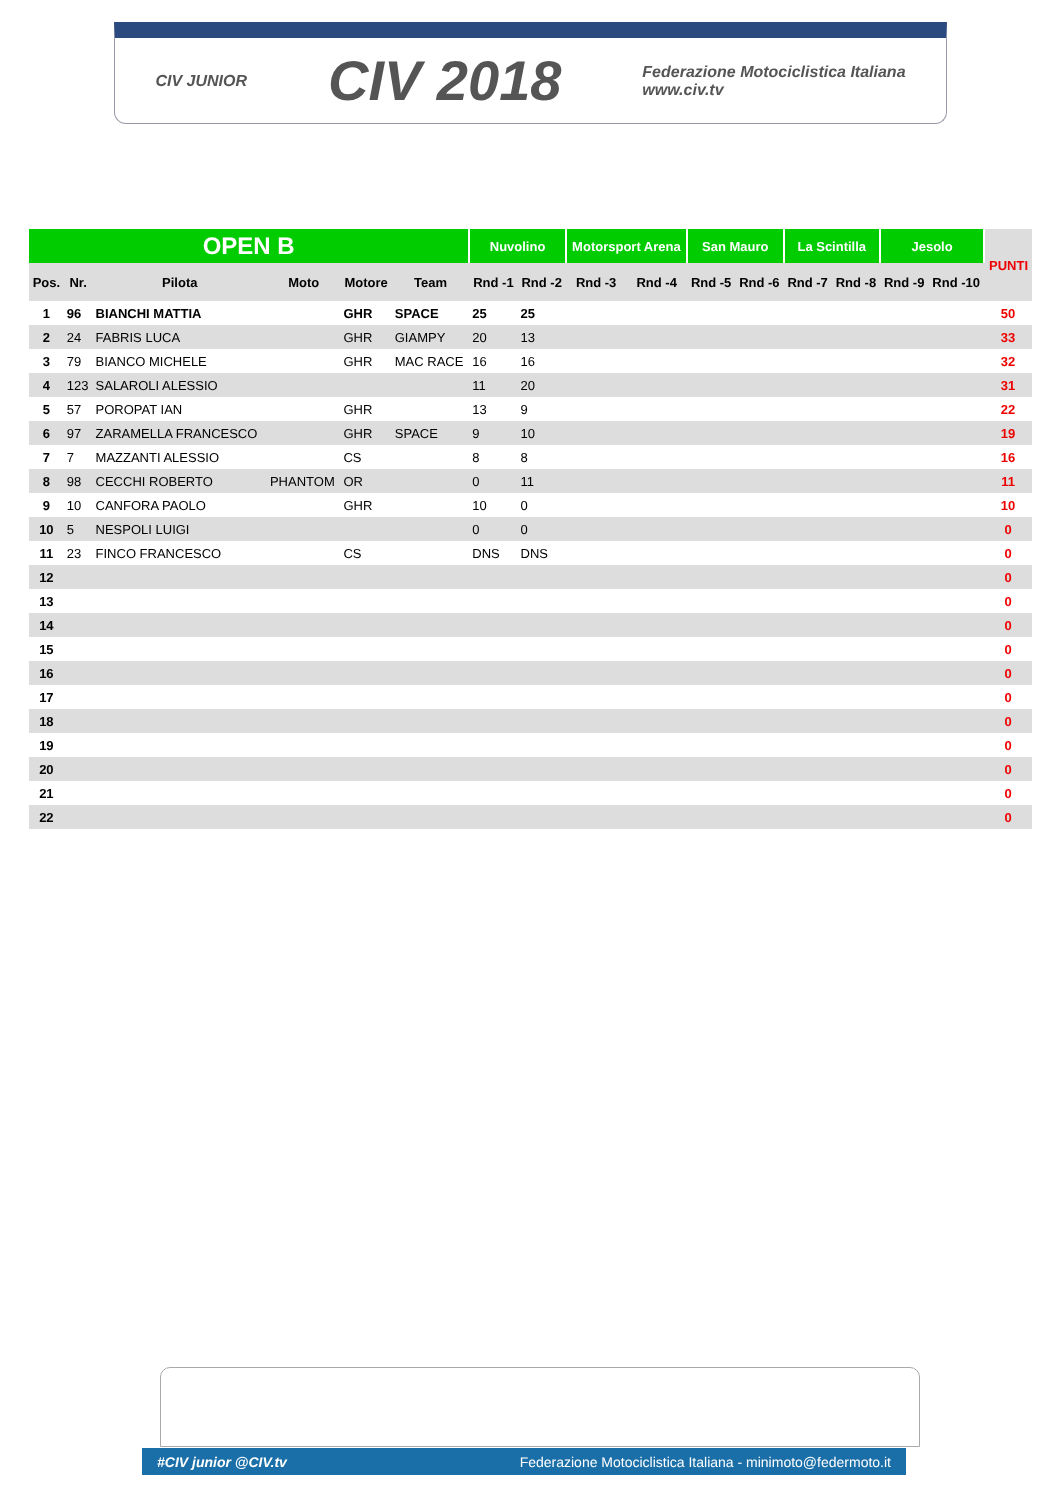CIV JUNIOR
CIV 2018
Federazione Motociclistica Italiana
www.civ.tv
| OPEN B | | | | | | Nuvolino | | Motorsport Arena | | San Mauro | | La Scintilla | | Jesolo | | PUNTI |
| Pos. | Nr. | Pilota | Moto | Motore | Team | Rnd -1 | Rnd -2 | Rnd -3 | Rnd -4 | Rnd -5 | Rnd -6 | Rnd -7 | Rnd -8 | Rnd -9 | Rnd -10 | |
| 1 | 96 | BIANCHI MATTIA | | GHR | SPACE | 25 | 25 | | | | | | | | | 50 |
| 2 | 24 | FABRIS LUCA | | GHR | GIAMPY | 20 | 13 | | | | | | | | | 33 |
| 3 | 79 | BIANCO MICHELE | | GHR | MAC RACE | 16 | 16 | | | | | | | | | 32 |
| 4 | 123 | SALAROLI ALESSIO | | | | 11 | 20 | | | | | | | | | 31 |
| 5 | 57 | POROPAT IAN | | GHR | | 13 | 9 | | | | | | | | | 22 |
| 6 | 97 | ZARAMELLA FRANCESCO | | GHR | SPACE | 9 | 10 | | | | | | | | | 19 |
| 7 | 7 | MAZZANTI ALESSIO | | CS | | 8 | 8 | | | | | | | | | 16 |
| 8 | 98 | CECCHI ROBERTO | PHANTOM | OR | | 0 | 11 | | | | | | | | | 11 |
| 9 | 10 | CANFORA PAOLO | | GHR | | 10 | 0 | | | | | | | | | 10 |
| 10 | 5 | NESPOLI LUIGI | | | | 0 | 0 | | | | | | | | | 0 |
| 11 | 23 | FINCO FRANCESCO | | CS | | DNS | DNS | | | | | | | | | 0 |
| 12 | | | | | | | | | | | | | | | | 0 |
| 13 | | | | | | | | | | | | | | | | 0 |
| 14 | | | | | | | | | | | | | | | | 0 |
| 15 | | | | | | | | | | | | | | | | 0 |
| 16 | | | | | | | | | | | | | | | | 0 |
| 17 | | | | | | | | | | | | | | | | 0 |
| 18 | | | | | | | | | | | | | | | | 0 |
| 19 | | | | | | | | | | | | | | | | 0 |
| 20 | | | | | | | | | | | | | | | | 0 |
| 21 | | | | | | | | | | | | | | | | 0 |
| 22 | | | | | | | | | | | | | | | | 0 |
#CIV junior @CIV.tv Federazione Motociclistica Italiana - minimoto@federmoto.it